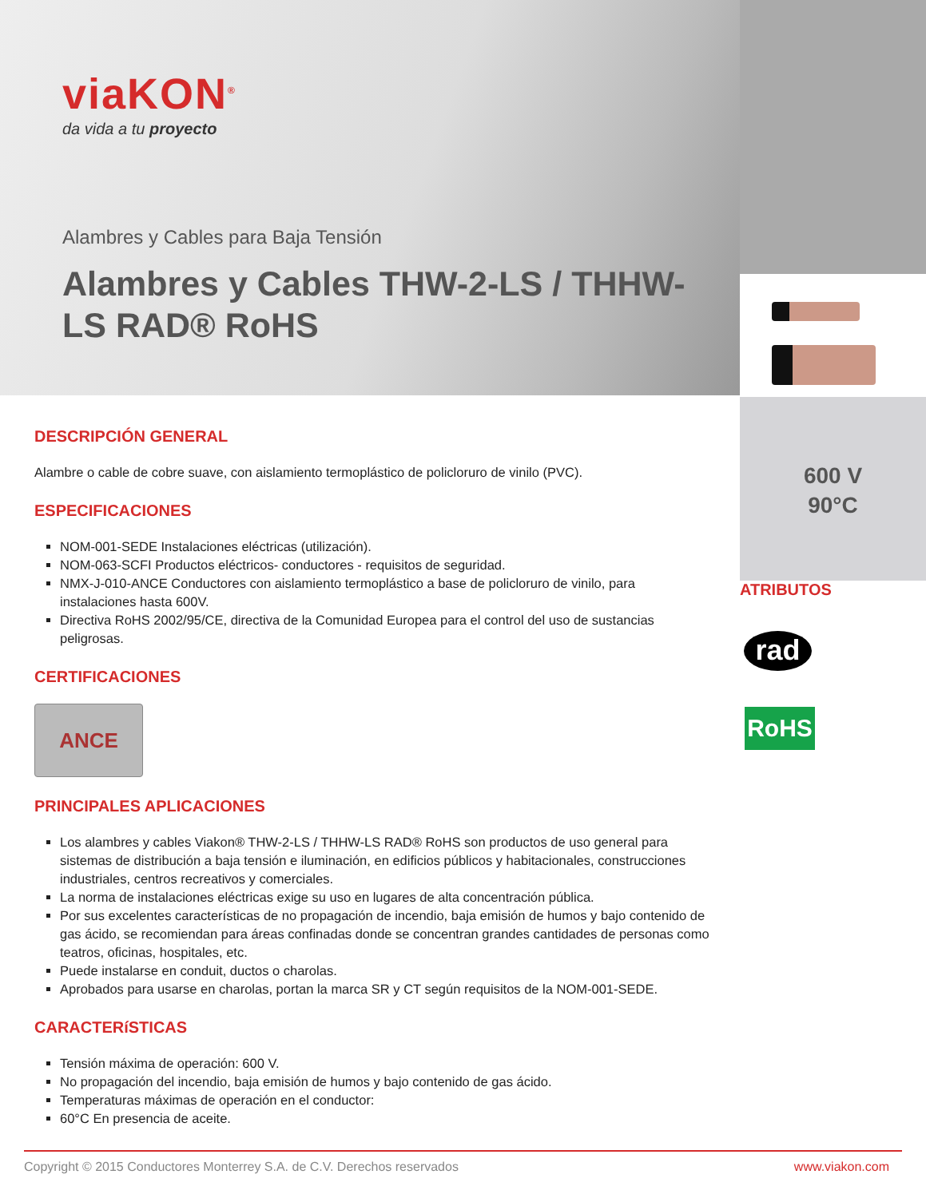viaKON<sup>®</sup>
da vida a tu proyecto
Alambres y Cables para Baja Tensión
Alambres y Cables THW-2-LS / THHW-LS RAD® RoHS
600 V
90°C
ATRIBUTOS
rad
RoHS
DESCRIPCIÓN GENERAL
Alambre o cable de cobre suave, con aislamiento termoplástico de policloruro de vinilo (PVC).
ESPECIFICACIONES
NOM-001-SEDE Instalaciones eléctricas (utilización).
NOM-063-SCFI Productos eléctricos- conductores - requisitos de seguridad.
NMX-J-010-ANCE Conductores con aislamiento termoplástico a base de policloruro de vinilo, para instalaciones hasta 600V.
Directiva RoHS 2002/95/CE, directiva de la Comunidad Europea para el control del uso de sustancias peligrosas.
CERTIFICACIONES
ANCE
PRINCIPALES APLICACIONES
Los alambres y cables Viakon® THW-2-LS / THHW-LS RAD® RoHS son productos de uso general para sistemas de distribución a baja tensión e iluminación, en edificios públicos y habitacionales, construcciones industriales, centros recreativos y comerciales.
La norma de instalaciones eléctricas exige su uso en lugares de alta concentración pública.
Por sus excelentes características de no propagación de incendio, baja emisión de humos y bajo contenido de gas ácido, se recomiendan para áreas confinadas donde se concentran grandes cantidades de personas como teatros, oficinas, hospitales, etc.
Puede instalarse en conduit, ductos o charolas.
Aprobados para usarse en charolas, portan la marca SR y CT según requisitos de la NOM-001-SEDE.
CARACTERíSTICAS
Tensión máxima de operación: 600 V.
No propagación del incendio, baja emisión de humos y bajo contenido de gas ácido.
Temperaturas máximas de operación en el conductor:
60°C En presencia de aceite.
Copyright © 2015 Conductores Monterrey S.A. de C.V. Derechos reservados www.viakon.com